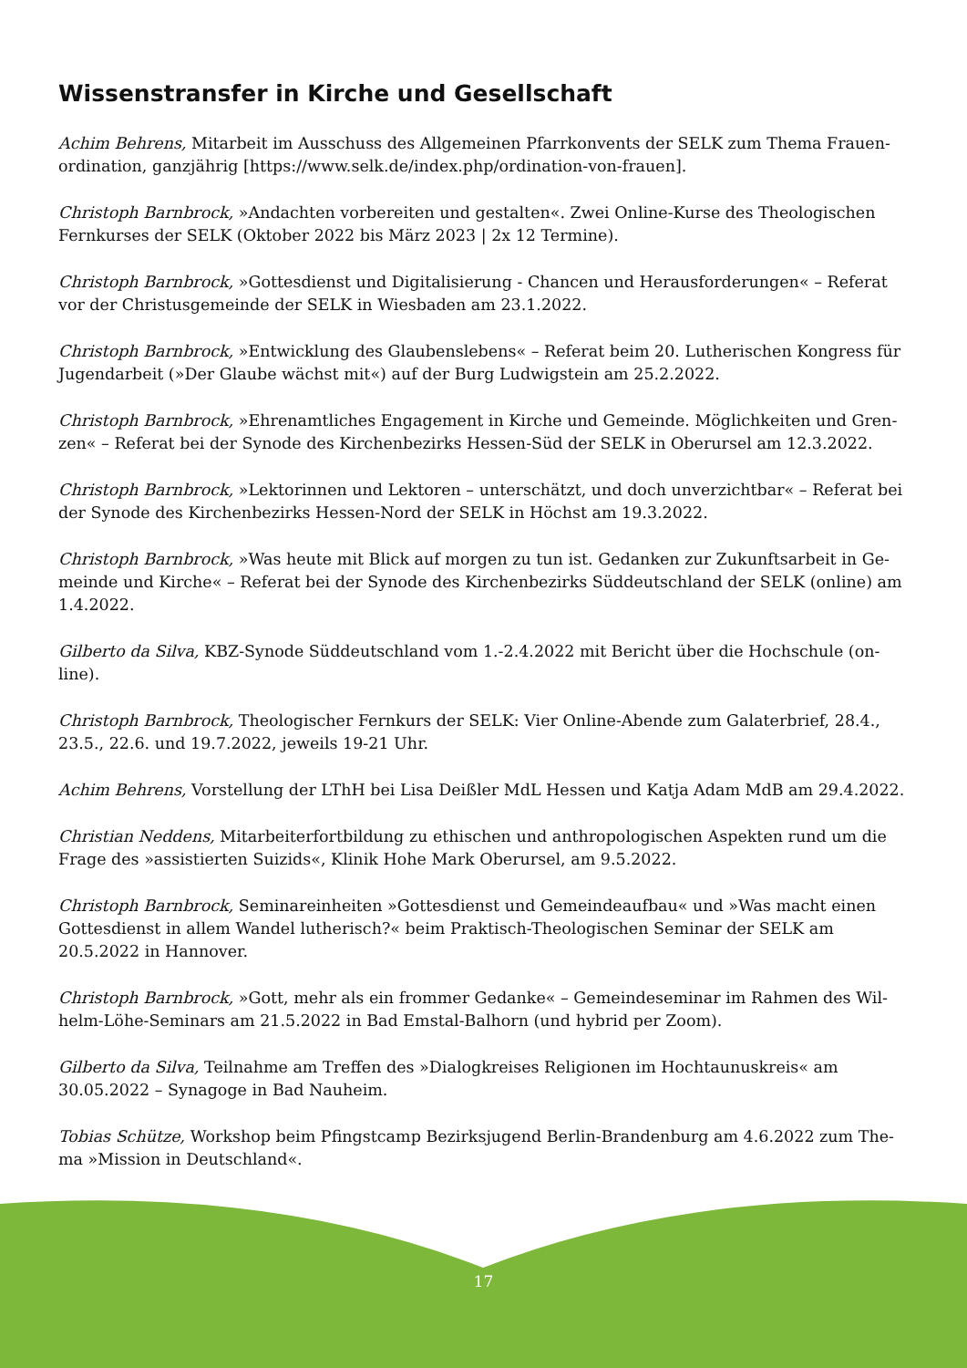Wissenstransfer in Kirche und Gesellschaft
Achim Behrens, Mitarbeit im Ausschuss des Allgemeinen Pfarrkonvents der SELK zum Thema Frauen-ordination, ganzjährig [https://www.selk.de/index.php/ordination-von-frauen].
Christoph Barnbrock, »Andachten vorbereiten und gestalten«. Zwei Online-Kurse des Theologischen Fernkurses der SELK (Oktober 2022 bis März 2023 | 2x 12 Termine).
Christoph Barnbrock, »Gottesdienst und Digitalisierung - Chancen und Herausforderungen« – Referat vor der Christusgemeinde der SELK in Wiesbaden am 23.1.2022.
Christoph Barnbrock, »Entwicklung des Glaubenslebens« – Referat beim 20. Lutherischen Kongress für Jugendarbeit (»Der Glaube wächst mit«) auf der Burg Ludwigstein am 25.2.2022.
Christoph Barnbrock, »Ehrenamtliches Engagement in Kirche und Gemeinde. Möglichkeiten und Gren-zen« – Referat bei der Synode des Kirchenbezirks Hessen-Süd der SELK in Oberursel am 12.3.2022.
Christoph Barnbrock, »Lektorinnen und Lektoren – unterschätzt, und doch unverzichtbar« – Referat bei der Synode des Kirchenbezirks Hessen-Nord der SELK in Höchst am 19.3.2022.
Christoph Barnbrock, »Was heute mit Blick auf morgen zu tun ist. Gedanken zur Zukunftsarbeit in Ge-meinde und Kirche« – Referat bei der Synode des Kirchenbezirks Süddeutschland der SELK (online) am 1.4.2022.
Gilberto da Silva, KBZ-Synode Süddeutschland vom 1.-2.4.2022 mit Bericht über die Hochschule (on-line).
Christoph Barnbrock, Theologischer Fernkurs der SELK: Vier Online-Abende zum Galaterbrief, 28.4., 23.5., 22.6. und 19.7.2022, jeweils 19-21 Uhr.
Achim Behrens, Vorstellung der LThH bei Lisa Deißler MdL Hessen und Katja Adam MdB am 29.4.2022.
Christian Neddens, Mitarbeiterfortbildung zu ethischen und anthropologischen Aspekten rund um die Frage des »assistierten Suizids«, Klinik Hohe Mark Oberursel, am 9.5.2022.
Christoph Barnbrock, Seminareinheiten »Gottesdienst und Gemeindeaufbau« und »Was macht einen Gottesdienst in allem Wandel lutherisch?« beim Praktisch-Theologischen Seminar der SELK am 20.5.2022 in Hannover.
Christoph Barnbrock, »Gott, mehr als ein frommer Gedanke« – Gemeindeseminar im Rahmen des Wil-helm-Löhe-Seminars am 21.5.2022 in Bad Emstal-Balhorn (und hybrid per Zoom).
Gilberto da Silva, Teilnahme am Treffen des »Dialogkreises Religionen im Hochtaunuskreis« am 30.05.2022 – Synagoge in Bad Nauheim.
Tobias Schütze, Workshop beim Pfingstcamp Bezirksjugend Berlin-Brandenburg am 4.6.2022 zum The-ma »Mission in Deutschland«.
17